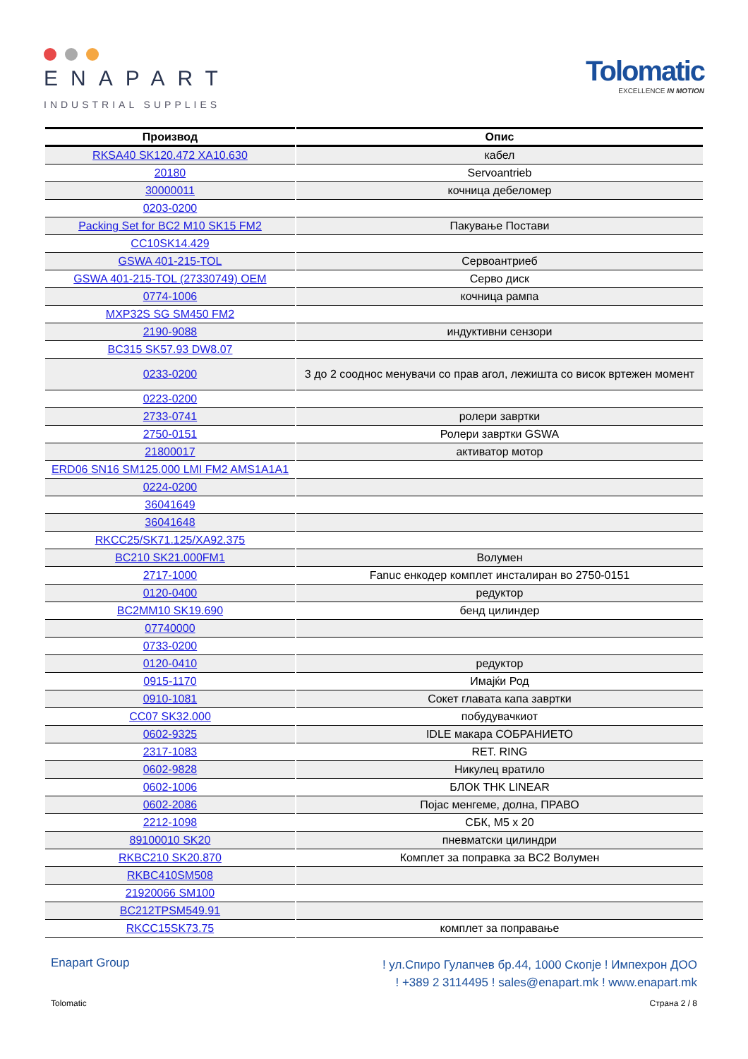ENAPART
INDUSTRIAL SUPPLIES
Tolomatic
EXCELLENCE IN MOTION
| Производ | Опис |
| --- | --- |
| RKSA40 SK120.472 XA10.630 | кабел |
| 20180 | Servoantrieb |
| 30000011 | кочница дебеломер |
| 0203-0200 | |
| Packing Set for BC2 M10 SK15 FM2 | Пакување Постави |
| CC10SK14.429 | |
| GSWA 401-215-TOL | Сервоантриеб |
| GSWA 401-215-TOL (27330749) OEM | Серво диск |
| 0774-1006 | кочница рампа |
| MXP32S SG SM450 FM2 | |
| 2190-9088 | индуктивни сензори |
| BC315 SK57.93 DW8.07 | |
| 0233-0200 | 3 до 2 сооднос менувачи со прав агол, лежишта со висок вртежен момент |
| 0223-0200 | |
| 2733-0741 | ролери завртки |
| 2750-0151 | Ролери завртки GSWA |
| 21800017 | активатор мотор |
| ERD06 SN16 SM125.000 LMI FM2 AMS1A1A1 | |
| 0224-0200 | |
| 36041649 | |
| 36041648 | |
| RKCC25/SK71.125/XA92.375 | |
| BC210 SK21.000FM1 | Волумен |
| 2717-1000 | Fanuc енкодер комплет инсталиран во 2750-0151 |
| 0120-0400 | редуктор |
| BC2MM10 SK19.690 | бенд цилиндер |
| 07740000 | |
| 0733-0200 | |
| 0120-0410 | редуктор |
| 0915-1170 | Имајќи Род |
| 0910-1081 | Сокет главата капа завртки |
| CC07 SK32.000 | побудувачкиот |
| 0602-9325 | IDLE макара СОБРАНИЕТО |
| 2317-1083 | RET. RING |
| 0602-9828 | Никулец вратило |
| 0602-1006 | БЛОК THK LINEAR |
| 0602-2086 | Појас менгеме, долна, ПРАВО |
| 2212-1098 | СБК, M5 x 20 |
| 89100010 SK20 | пневматски цилиндри |
| RKBC210 SK20.870 | Комплет за поправка за BC2 Волумен |
| RKBC410SM508 | |
| 21920066 SM100 | |
| BC212TPSM549.91 | |
| RKCC15SK73.75 | комплет за поправање |
Enapart Group
! ул.Спиро Гулапчев бр.44, 1000 Скопје ! Импехрон ДОО
! +389 2 3114495 ! sales@enapart.mk ! www.enapart.mk
Tolomatic Страна 2 / 8